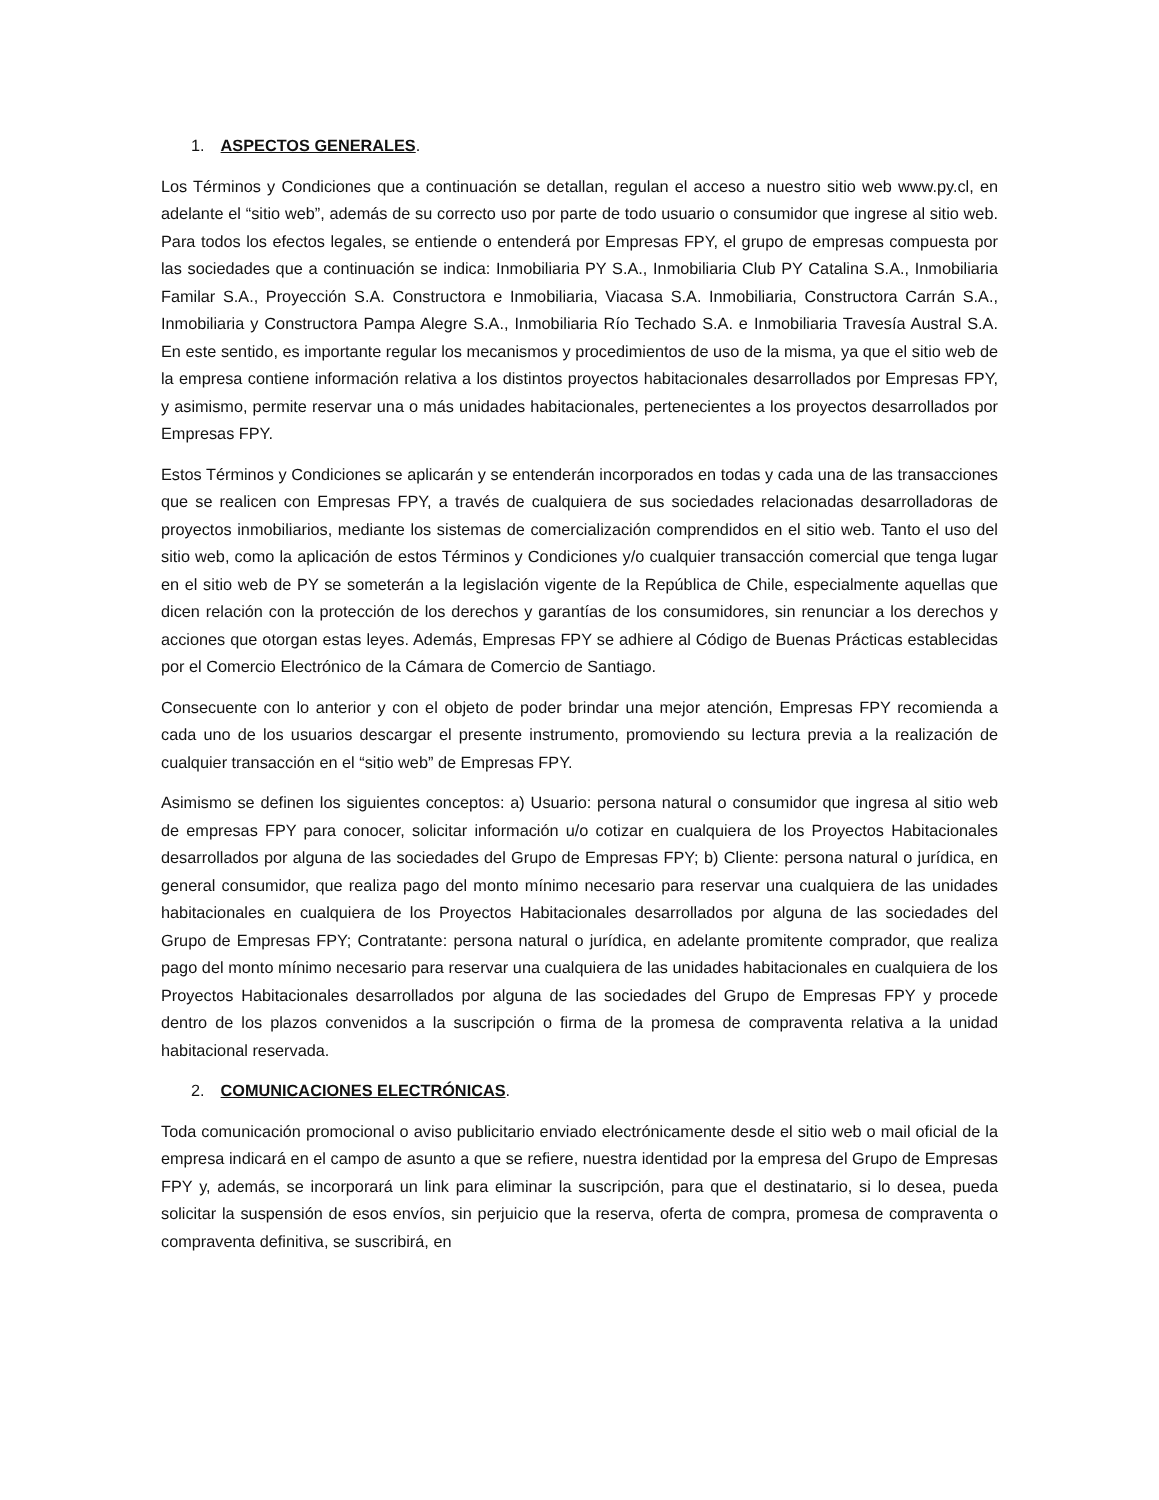1. ASPECTOS GENERALES.
Los Términos y Condiciones que a continuación se detallan, regulan el acceso a nuestro sitio web www.py.cl, en adelante el “sitio web”, además de su correcto uso por parte de todo usuario o consumidor que ingrese al sitio web. Para todos los efectos legales, se entiende o entenderá por Empresas FPY, el grupo de empresas compuesta por las sociedades que a continuación se indica: Inmobiliaria PY S.A., Inmobiliaria Club PY Catalina S.A., Inmobiliaria Familar S.A., Proyección S.A. Constructora e Inmobiliaria, Viacasa S.A. Inmobiliaria, Constructora Carrán S.A., Inmobiliaria y Constructora Pampa Alegre S.A., Inmobiliaria Río Techado S.A. e Inmobiliaria Travesía Austral S.A. En este sentido, es importante regular los mecanismos y procedimientos de uso de la misma, ya que el sitio web de la empresa contiene información relativa a los distintos proyectos habitacionales desarrollados por Empresas FPY, y asimismo, permite reservar una o más unidades habitacionales, pertenecientes a los proyectos desarrollados por Empresas FPY.
Estos Términos y Condiciones se aplicarán y se entenderán incorporados en todas y cada una de las transacciones que se realicen con Empresas FPY, a través de cualquiera de sus sociedades relacionadas desarrolladoras de proyectos inmobiliarios, mediante los sistemas de comercialización comprendidos en el sitio web. Tanto el uso del sitio web, como la aplicación de estos Términos y Condiciones y/o cualquier transacción comercial que tenga lugar en el sitio web de PY se someterán a la legislación vigente de la República de Chile, especialmente aquellas que dicen relación con la protección de los derechos y garantías de los consumidores, sin renunciar a los derechos y acciones que otorgan estas leyes. Además, Empresas FPY se adhiere al Código de Buenas Prácticas establecidas por el Comercio Electrónico de la Cámara de Comercio de Santiago.
Consecuente con lo anterior y con el objeto de poder brindar una mejor atención, Empresas FPY recomienda a cada uno de los usuarios descargar el presente instrumento, promoviendo su lectura previa a la realización de cualquier transacción en el “sitio web” de Empresas FPY.
Asimismo se definen los siguientes conceptos: a) Usuario: persona natural o consumidor que ingresa al sitio web de empresas FPY para conocer, solicitar información u/o cotizar en cualquiera de los Proyectos Habitacionales desarrollados por alguna de las sociedades del Grupo de Empresas FPY; b) Cliente: persona natural o jurídica, en general consumidor, que realiza pago del monto mínimo necesario para reservar una cualquiera de las unidades habitacionales en cualquiera de los Proyectos Habitacionales desarrollados por alguna de las sociedades del Grupo de Empresas FPY; Contratante: persona natural o jurídica, en adelante promitente comprador, que realiza pago del monto mínimo necesario para reservar una cualquiera de las unidades habitacionales en cualquiera de los Proyectos Habitacionales desarrollados por alguna de las sociedades del Grupo de Empresas FPY y procede dentro de los plazos convenidos a la suscripción o firma de la promesa de compraventa relativa a la unidad habitacional reservada.
2. COMUNICACIONES ELECTRÓNICAS.
Toda comunicación promocional o aviso publicitario enviado electrónicamente desde el sitio web o mail oficial de la empresa indicará en el campo de asunto a que se refiere, nuestra identidad por la empresa del Grupo de Empresas FPY y, además, se incorporará un link para eliminar la suscripción, para que el destinatario, si lo desea, pueda solicitar la suspensión de esos envíos, sin perjuicio que la reserva, oferta de compra, promesa de compraventa o compraventa definitiva, se suscribirá, en